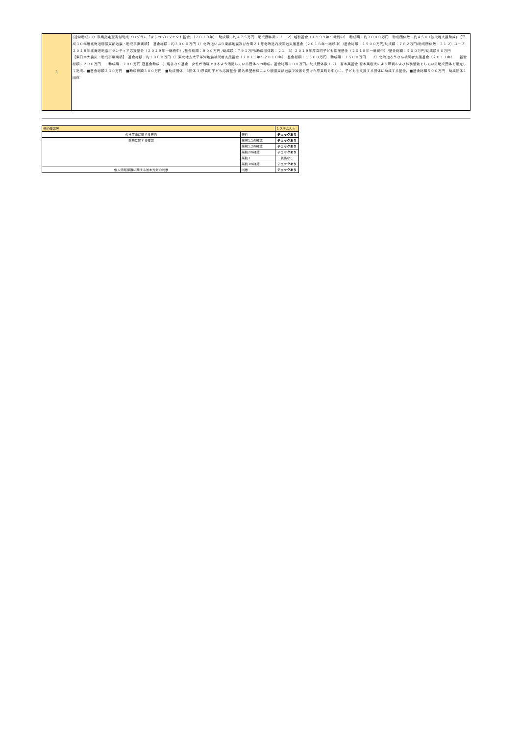| 3 | (通常助成) 1）事業指定型寄付助成プログラム「まちのプロジェクト基金」（２０１９年） 助成額：約４７５万円 助成団体数：２ 2）越智基金（１９９９年〜継続中） 助成額：約３０００万円 助成団体数：約４５０ (被災地支援助成) 【平成３０年度北海道胆振東部地震・助成事業実績】 基金総額：約３０００万円 1）北海道いぶり東部地震及び台風２１号北海道内被災地支援基金（２０１８年〜継続中）/基金総額：１５００万円/助成額：７８２万円/助成団体数：３１ 2）コープ ２０１８年北海道地震ボランティア応援基金（２０１９年〜継続中）/基金総額：９００万円 /助成額：７９１万円/助成団体数：２１ 3）２０１９年厚真町子ども応援基金（２０１８年〜継続中）/基金総額：５００万円/助成額９０万円 【東日本大震災・助成事業実績】 基金総額：約１８００万円 1）東北地方太平洋沖地震被災者支援基金（２０１１年〜２０１８年） 基金総額：１５００万円 助成額：１５００万円 2）北海道ろうきん被災者支援基金（２０１１年） 基金総額：２００万円 助成額：２００万円 冠基金助成 1）瀧谷きく基金 女性が活躍できるよう活動している団体への助成。基金総額１００万円。助成団体数１ 2） 宮本英基金 宮本英樹氏により環境および体験活動をしている助成団体を指定して造成。■基金総額３３０万円 ■助成総額３００万円 ■助成団体 3団体 3)厚真町子ども応援基金 匿名希望者様により胆振東部地震で被害を受けた厚真町を中心に、子どもを支援する団体に助成する基金。■基金総額５００万円 助成団体１団体 |
| 誓約確認等 | | システム入力 |
| 欠格事由に関する誓約 | 誓約 | チェックあり |
| 業務に関する確認 | 業務1.1の確認 | チェックあり |
| | 業務1.2の確認 | チェックあり |
| | 業務2の確認 | チェックあり |
| | 業務3 | 該当なし |
| | 業務3の確認 | チェックあり |
| 個人情報保護に関する基本方針の同意 | 同意 | チェックあり |